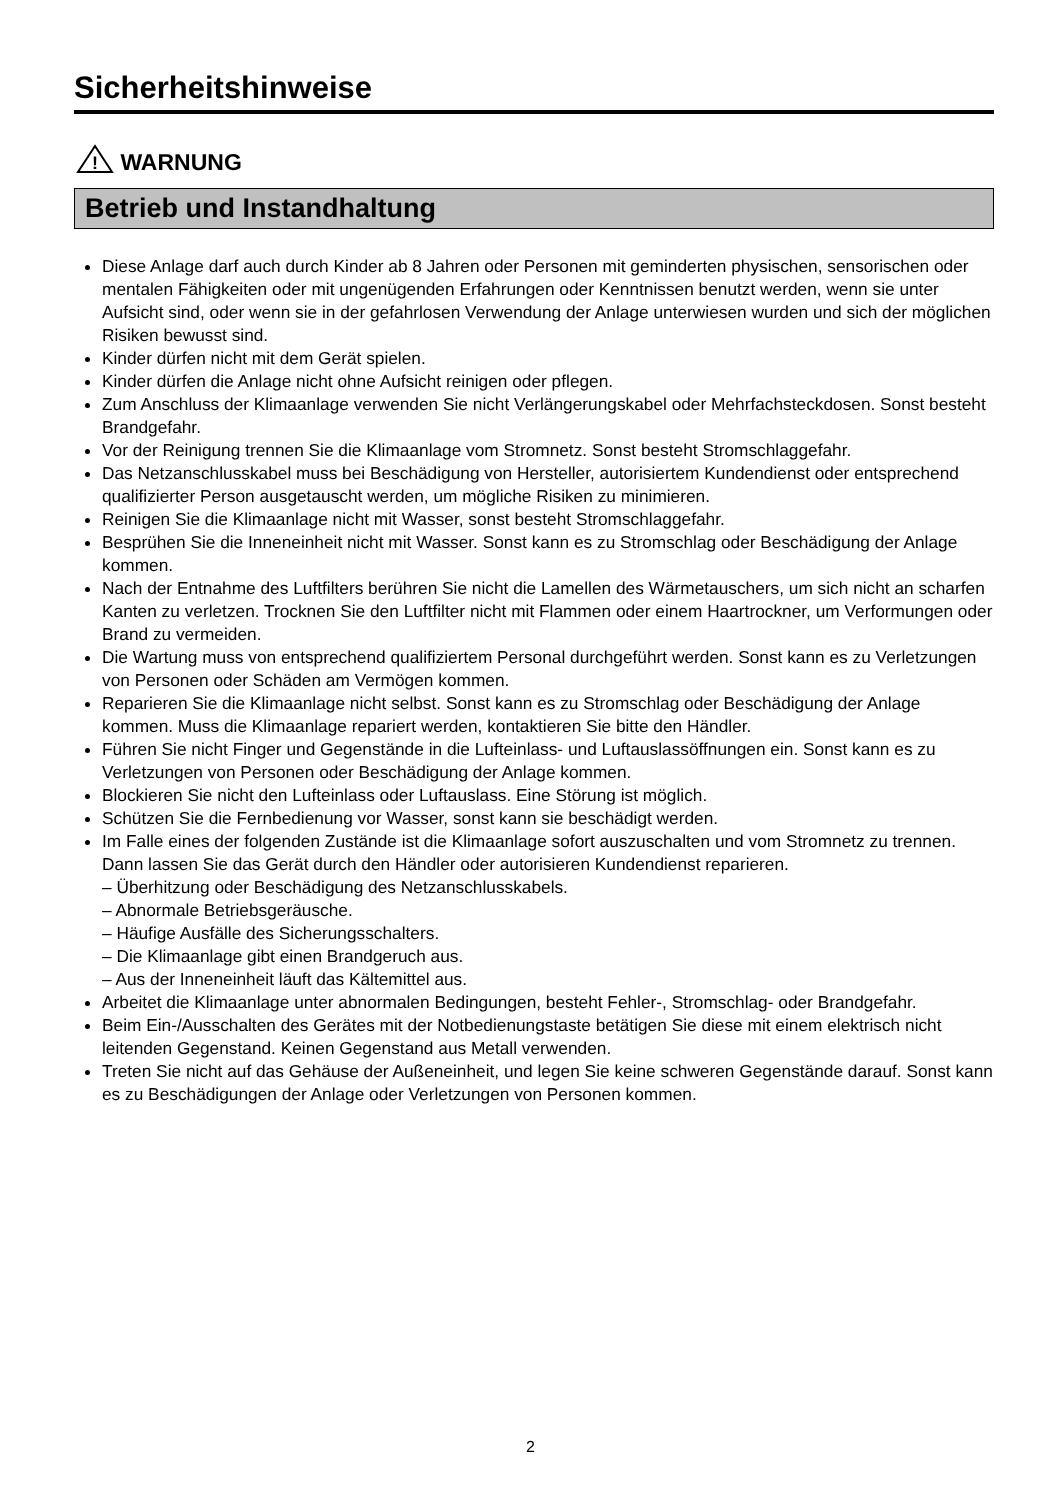Sicherheitshinweise
!
WARNUNG
Betrieb und Instandhaltung
Diese Anlage darf auch durch Kinder ab 8 Jahren oder Personen mit geminderten physischen, sensorischen oder mentalen Fähigkeiten oder mit ungenügenden Erfahrungen oder Kenntnissen benutzt werden, wenn sie unter Aufsicht sind, oder wenn sie in der gefahrlosen Verwendung der Anlage unterwiesen wurden und sich der möglichen Risiken bewusst sind.
Kinder dürfen nicht mit dem Gerät spielen.
Kinder dürfen die Anlage nicht ohne Aufsicht reinigen oder pflegen.
Zum Anschluss der Klimaanlage verwenden Sie nicht Verlängerungskabel oder Mehrfachsteckdosen. Sonst besteht Brandgefahr.
Vor der Reinigung trennen Sie die Klimaanlage vom Stromnetz. Sonst besteht Stromschlaggefahr.
Das Netzanschlusskabel muss bei Beschädigung von Hersteller, autorisiertem Kundendienst oder entsprechend qualifizierter Person ausgetauscht werden, um mögliche Risiken zu minimieren.
Reinigen Sie die Klimaanlage nicht mit Wasser, sonst besteht Stromschlaggefahr.
Besprühen Sie die Inneneinheit nicht mit Wasser. Sonst kann es zu Stromschlag oder Beschädigung der Anlage kommen.
Nach der Entnahme des Luftfilters berühren Sie nicht die Lamellen des Wärmetauschers, um sich nicht an scharfen Kanten zu verletzen. Trocknen Sie den Luftfilter nicht mit Flammen oder einem Haartrockner, um Verformungen oder Brand zu vermeiden.
Die Wartung muss von entsprechend qualifiziertem Personal durchgeführt werden. Sonst kann es zu Verletzungen von Personen oder Schäden am Vermögen kommen.
Reparieren Sie die Klimaanlage nicht selbst. Sonst kann es zu Stromschlag oder Beschädigung der Anlage kommen. Muss die Klimaanlage repariert werden, kontaktieren Sie bitte den Händler.
Führen Sie nicht Finger und Gegenstände in die Lufteinlass- und Luftauslassöffnungen ein. Sonst kann es zu Verletzungen von Personen oder Beschädigung der Anlage kommen.
Blockieren Sie nicht den Lufteinlass oder Luftauslass. Eine Störung ist möglich.
Schützen Sie die Fernbedienung vor Wasser, sonst kann sie beschädigt werden.
Im Falle eines der folgenden Zustände ist die Klimaanlage sofort auszuschalten und vom Stromnetz zu trennen. Dann lassen Sie das Gerät durch den Händler oder autorisieren Kundendienst reparieren.
– Überhitzung oder Beschädigung des Netzanschlusskabels.
– Abnormale Betriebsgeräusche.
– Häufige Ausfälle des Sicherungsschalters.
– Die Klimaanlage gibt einen Brandgeruch aus.
– Aus der Inneneinheit läuft das Kältemittel aus.
Arbeitet die Klimaanlage unter abnormalen Bedingungen, besteht Fehler-, Stromschlag- oder Brandgefahr.
Beim Ein-/Ausschalten des Gerätes mit der Notbedienungstaste betätigen Sie diese mit einem elektrisch nicht leitenden Gegenstand. Keinen Gegenstand aus Metall verwenden.
Treten Sie nicht auf das Gehäuse der Außeneinheit, und legen Sie keine schweren Gegenstände darauf. Sonst kann es zu Beschädigungen der Anlage oder Verletzungen von Personen kommen.
2